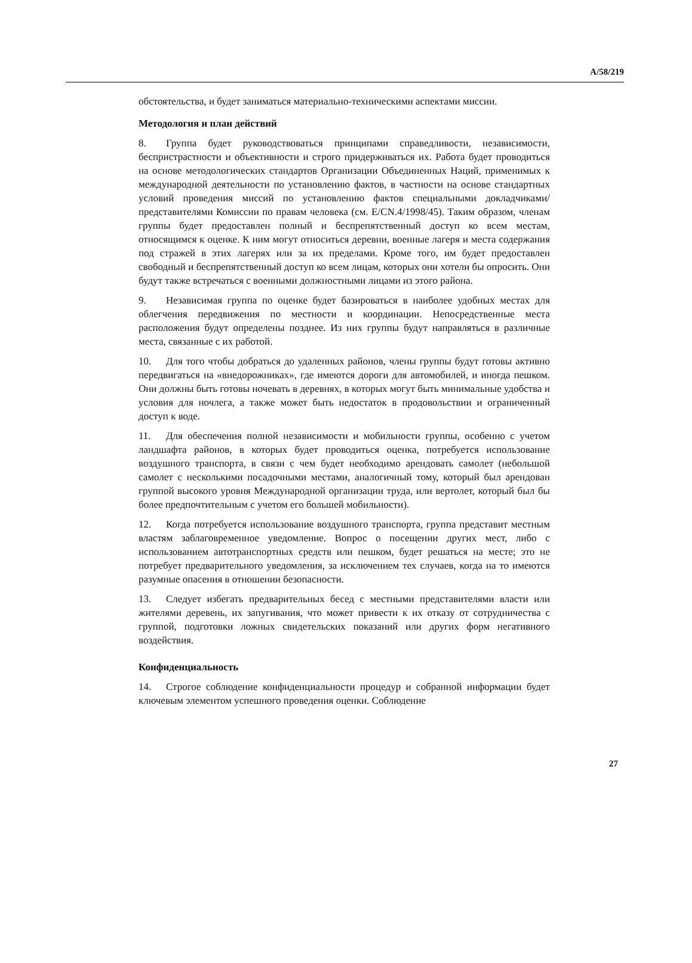A/58/219
обстоятельства, и будет заниматься материально-техническими аспектами миссии.
Методология и план действий
8. Группа будет руководствоваться принципами справедливости, независимости, беспристрастности и объективности и строго придерживаться их. Работа будет проводиться на основе методологических стандартов Организации Объединенных Наций, применимых к международной деятельности по установлению фактов, в частности на основе стандартных условий проведения миссий по установлению фактов специальными докладчиками/представителями Комиссии по правам человека (см. E/CN.4/1998/45). Таким образом, членам группы будет предоставлен полный и беспрепятственный доступ ко всем местам, относящимся к оценке. К ним могут относиться деревни, военные лагеря и места содержания под стражей в этих лагерях или за их пределами. Кроме того, им будет предоставлен свободный и беспрепятственный доступ ко всем лицам, которых они хотели бы опросить. Они будут также встречаться с военными должностными лицами из этого района.
9. Независимая группа по оценке будет базироваться в наиболее удобных местах для облегчения передвижения по местности и координации. Непосредственные места расположения будут определены позднее. Из них группы будут направляться в различные места, связанные с их работой.
10. Для того чтобы добраться до удаленных районов, члены группы будут готовы активно передвигаться на «внедорожниках», где имеются дороги для автомобилей, и иногда пешком. Они должны быть готовы ночевать в деревнях, в которых могут быть минимальные удобства и условия для ночлега, а также может быть недостаток в продовольствии и ограниченный доступ к воде.
11. Для обеспечения полной независимости и мобильности группы, особенно с учетом ландшафта районов, в которых будет проводиться оценка, потребуется использование воздушного транспорта, в связи с чем будет необходимо арендовать самолет (небольшой самолет с несколькими посадочными местами, аналогичный тому, который был арендован группой высокого уровня Международной организации труда, или вертолет, который был бы более предпочтительным с учетом его большей мобильности).
12. Когда потребуется использование воздушного транспорта, группа представит местным властям заблаговременное уведомление. Вопрос о посещении других мест, либо с использованием автотранспортных средств или пешком, будет решаться на месте; это не потребует предварительного уведомления, за исключением тех случаев, когда на то имеются разумные опасения в отношении безопасности.
13. Следует избегать предварительных бесед с местными представителями власти или жителями деревень, их запугивания, что может привести к их отказу от сотрудничества с группой, подготовки ложных свидетельских показаний или других форм негативного воздействия.
Конфиденциальность
14. Строгое соблюдение конфиденциальности процедур и собранной информации будет ключевым элементом успешного проведения оценки. Соблюдение
27